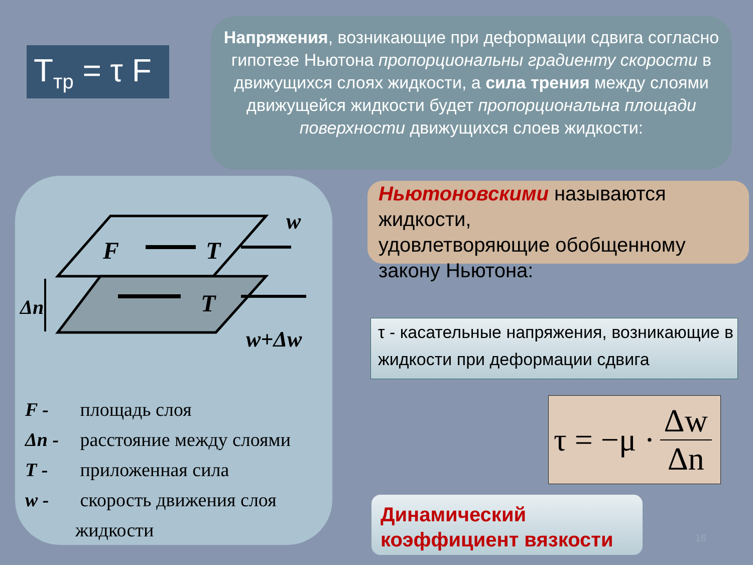T<sub>тр</sub> = τ F
Напряжения, возникающие при деформации сдвига согласно гипотезе Ньютона пропорциональны градиенту скорости в движущихся слоях жидкости, а сила трения между слоями движущейся жидкости будет пропорциональна площади поверхности движущихся слоев жидкости:
F
T
T
w
w+Δw
Δn
F - площадь слоя
Δn - расстояние между слоями
T - приложенная сила
w - скорость движения слоя
жидкости
Ньютоновскими называются жидкости,
удовлетворяющие обобщенному закону Ньютона:
τ - касательные напряжения, возникающие в жидкости при деформации сдвига
τ = −μ · Δw Δn
Динамический
коэффициент вязкости
16